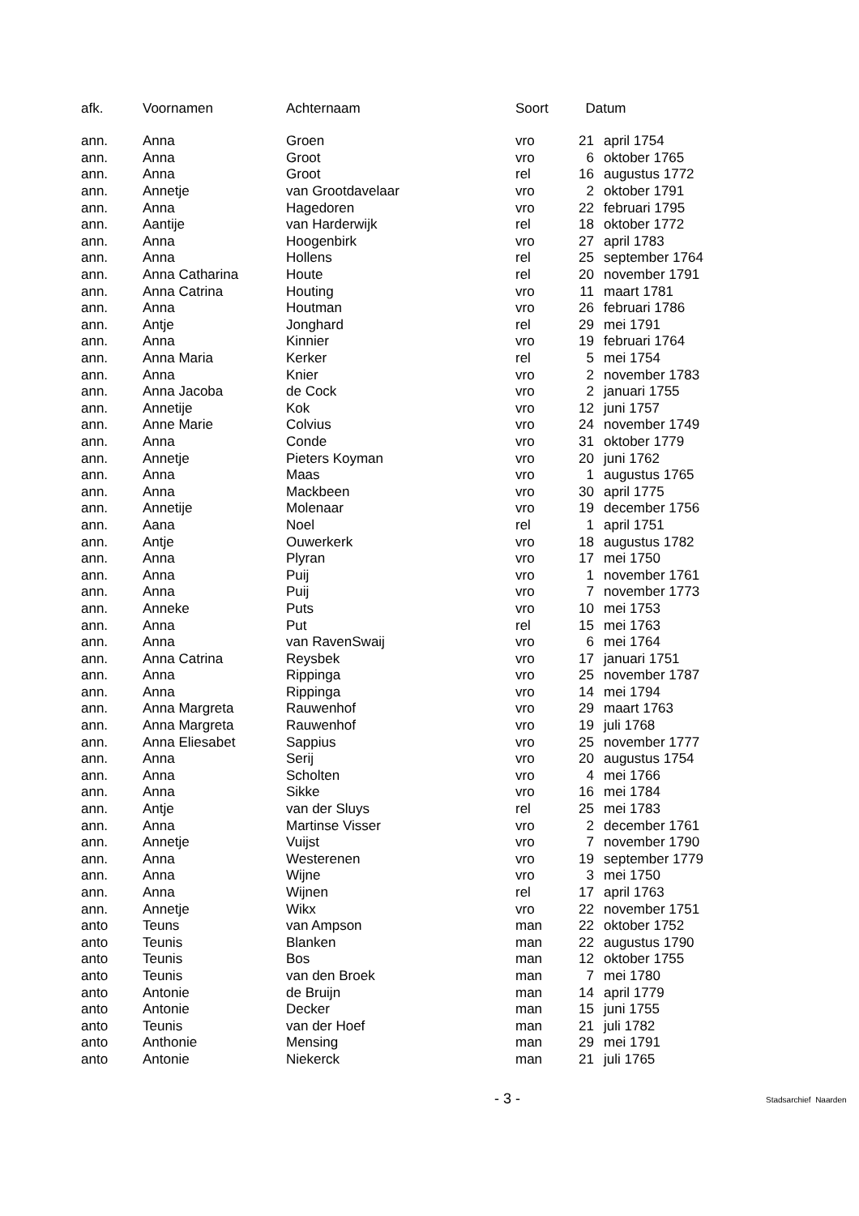| afk. | Voornamen | Achternaam | Soort | Datum | |
| --- | --- | --- | --- | --- | --- |
| ann. | Anna | Groen | vro | 21 | april 1754 |
| ann. | Anna | Groot | vro | 6 | oktober 1765 |
| ann. | Anna | Groot | rel | 16 | augustus 1772 |
| ann. | Annetje | van Grootdavelaar | vro | 2 | oktober 1791 |
| ann. | Anna | Hagedoren | vro | 22 | februari 1795 |
| ann. | Aantije | van Harderwijk | rel | 18 | oktober 1772 |
| ann. | Anna | Hoogenbirk | vro | 27 | april 1783 |
| ann. | Anna | Hollens | rel | 25 | september 1764 |
| ann. | Anna Catharina | Houte | rel | 20 | november 1791 |
| ann. | Anna Catrina | Houting | vro | 11 | maart 1781 |
| ann. | Anna | Houtman | vro | 26 | februari 1786 |
| ann. | Antje | Jonghard | rel | 29 | mei 1791 |
| ann. | Anna | Kinnier | vro | 19 | februari 1764 |
| ann. | Anna Maria | Kerker | rel | 5 | mei 1754 |
| ann. | Anna | Knier | vro | 2 | november 1783 |
| ann. | Anna Jacoba | de Cock | vro | 2 | januari 1755 |
| ann. | Annetije | Kok | vro | 12 | juni 1757 |
| ann. | Anne Marie | Colvius | vro | 24 | november 1749 |
| ann. | Anna | Conde | vro | 31 | oktober 1779 |
| ann. | Annetje | Pieters Koyman | vro | 20 | juni 1762 |
| ann. | Anna | Maas | vro | 1 | augustus 1765 |
| ann. | Anna | Mackbeen | vro | 30 | april 1775 |
| ann. | Annetije | Molenaar | vro | 19 | december 1756 |
| ann. | Aana | Noel | rel | 1 | april 1751 |
| ann. | Antje | Ouwerkerk | vro | 18 | augustus 1782 |
| ann. | Anna | Plyran | vro | 17 | mei 1750 |
| ann. | Anna | Puij | vro | 1 | november 1761 |
| ann. | Anna | Puij | vro | 7 | november 1773 |
| ann. | Anneke | Puts | vro | 10 | mei 1753 |
| ann. | Anna | Put | rel | 15 | mei 1763 |
| ann. | Anna | van RavenSwaij | vro | 6 | mei 1764 |
| ann. | Anna Catrina | Reysbek | vro | 17 | januari 1751 |
| ann. | Anna | Rippinga | vro | 25 | november 1787 |
| ann. | Anna | Rippinga | vro | 14 | mei 1794 |
| ann. | Anna Margreta | Rauwenhof | vro | 29 | maart 1763 |
| ann. | Anna Margreta | Rauwenhof | vro | 19 | juli 1768 |
| ann. | Anna Eliesabet | Sappius | vro | 25 | november 1777 |
| ann. | Anna | Serij | vro | 20 | augustus 1754 |
| ann. | Anna | Scholten | vro | 4 | mei 1766 |
| ann. | Anna | Sikke | vro | 16 | mei 1784 |
| ann. | Antje | van der Sluys | rel | 25 | mei 1783 |
| ann. | Anna | Martinse Visser | vro | 2 | december 1761 |
| ann. | Annetje | Vuijst | vro | 7 | november 1790 |
| ann. | Anna | Westerenen | vro | 19 | september 1779 |
| ann. | Anna | Wijne | vro | 3 | mei 1750 |
| ann. | Anna | Wijnen | rel | 17 | april 1763 |
| ann. | Annetje | Wikx | vro | 22 | november 1751 |
| anto | Teuns | van Ampson | man | 22 | oktober 1752 |
| anto | Teunis | Blanken | man | 22 | augustus 1790 |
| anto | Teunis | Bos | man | 12 | oktober 1755 |
| anto | Teunis | van den Broek | man | 7 | mei 1780 |
| anto | Antonie | de Bruijn | man | 14 | april 1779 |
| anto | Antonie | Decker | man | 15 | juni 1755 |
| anto | Teunis | van der Hoef | man | 21 | juli 1782 |
| anto | Anthonie | Mensing | man | 29 | mei 1791 |
| anto | Antonie | Niekerck | man | 21 | juli 1765 |
- 3 - Stadsarchief Naarden